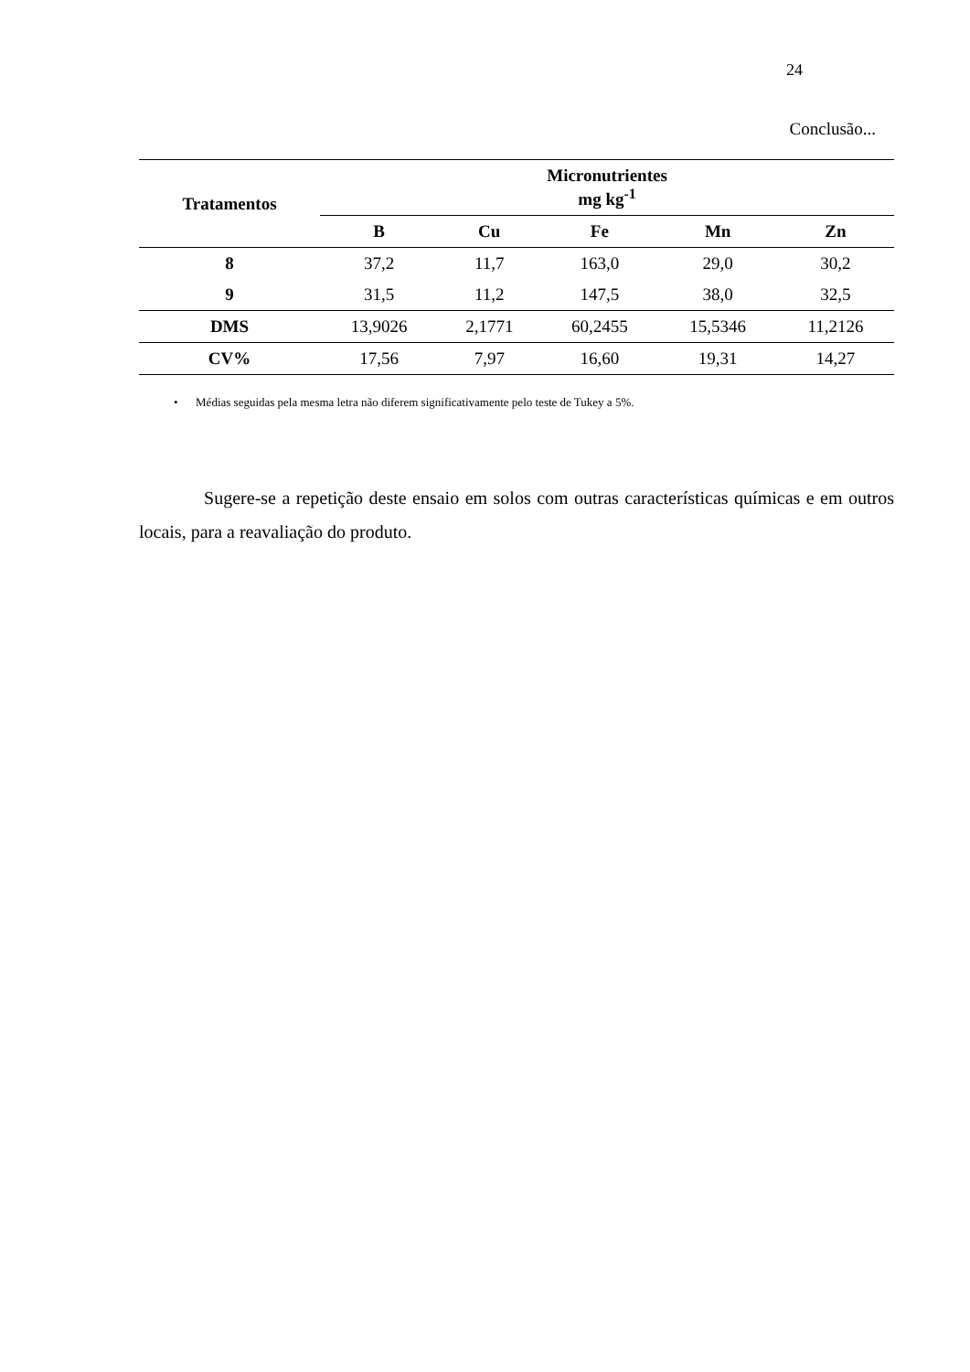24
Conclusão...
| Tratamentos | Micronutrientes mg kg<sup>-1</sup> | | | | |
| --- | --- | --- | --- | --- | --- |
| | B | Cu | Fe | Mn | Zn |
| 8 | 37,2 | 11,7 | 163,0 | 29,0 | 30,2 |
| 9 | 31,5 | 11,2 | 147,5 | 38,0 | 32,5 |
| DMS | 13,9026 | 2,1771 | 60,2455 | 15,5346 | 11,2126 |
| CV% | 17,56 | 7,97 | 16,60 | 19,31 | 14,27 |
• Médias seguidas pela mesma letra não diferem significativamente pelo teste de Tukey a 5%.
Sugere-se a repetição deste ensaio em solos com outras características químicas e em outros locais, para a reavaliação do produto.